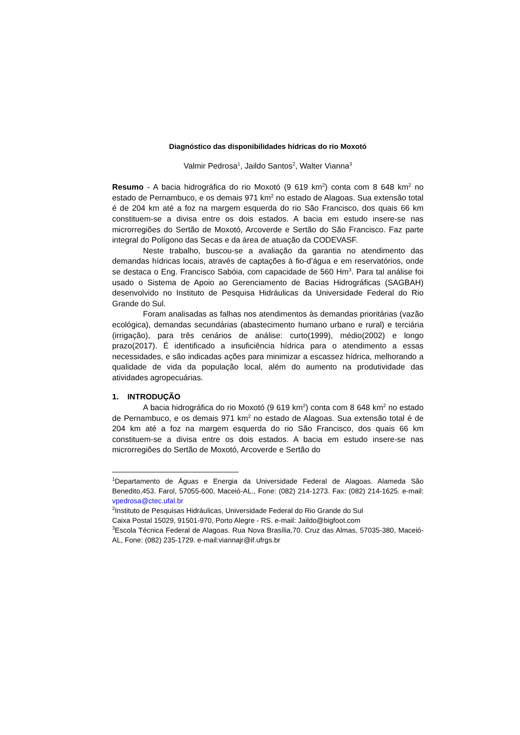Diagnóstico das disponibilidades hídricas do rio Moxotó
Valmir Pedrosa<sup>1</sup>, Jaildo Santos<sup>2</sup>, Walter Vianna<sup>3</sup>
Resumo - A bacia hidrográfica do rio Moxotó (9 619 km<sup>2</sup>) conta com 8 648 km<sup>2</sup> no estado de Pernambuco, e os demais 971 km<sup>2</sup> no estado de Alagoas. Sua extensão total é de 204 km até a foz na margem esquerda do rio São Francisco, dos quais 66 km constituem-se a divisa entre os dois estados. A bacia em estudo insere-se nas microrregiões do Sertão de Moxotó, Arcoverde e Sertão do São Francisco. Faz parte integral do Polígono das Secas e da área de atuação da CODEVASF.
Neste trabalho, buscou-se a avaliação da garantia no atendimento das demandas hídricas locais, através de captações à fio-d’água e em reservatórios, onde se destaca o Eng. Francisco Sabóia, com capacidade de 560 Hm<sup>3</sup>. Para tal análise foi usado o Sistema de Apoio ao Gerenciamento de Bacias Hidrográficas (SAGBAH) desenvolvido no Instituto de Pesquisa Hidráulicas da Universidade Federal do Rio Grande do Sul.
Foram analisadas as falhas nos atendimentos às demandas prioritárias (vazão ecológica), demandas secundárias (abastecimento humano urbano e rural) e terciária (irrigação), para três cenários de análise: curto(1999), médio(2002) e longo prazo(2017). É identificado a insuficiência hídrica para o atendimento a essas necessidades, e são indicadas ações para minimizar a escassez hídrica, melhorando a qualidade de vida da população local, além do aumento na produtividade das atividades agropecuárias.
1. INTRODUÇÃO
A bacia hidrográfica do rio Moxotó (9 619 km<sup>2</sup>) conta com 8 648 km<sup>2</sup> no estado de Pernambuco, e os demais 971 km<sup>2</sup> no estado de Alagoas. Sua extensão total é de 204 km até a foz na margem esquerda do rio São Francisco, dos quais 66 km constituem-se a divisa entre os dois estados. A bacia em estudo insere-se nas microrregiões do Sertão de Moxotó, Arcoverde e Sertão do
<sup>1</sup> Departamento de Águas e Energia da Universidade Federal de Alagoas. Alameda São Benedito,453. Farol, 57055-600, Maceió-AL., Fone: (082) 214-1273. Fax: (082) 214-1625. e-mail: vpedrosa@ctec.ufal.br
<sup>2</sup> Instituto de Pesquisas Hidráulicas, Universidade Federal do Rio Grande do Sul
Caixa Postal 15029, 91501-970, Porto Alegre - RS. e-mail: Jaildo@bigfoot.com
<sup>3</sup> Escola Técnica Federal de Alagoas. Rua Nova Brasília,70. Cruz das Almas, 57035-380, Maceió-AL, Fone: (082) 235-1729. e-mail:viannajr@if.ufrgs.br